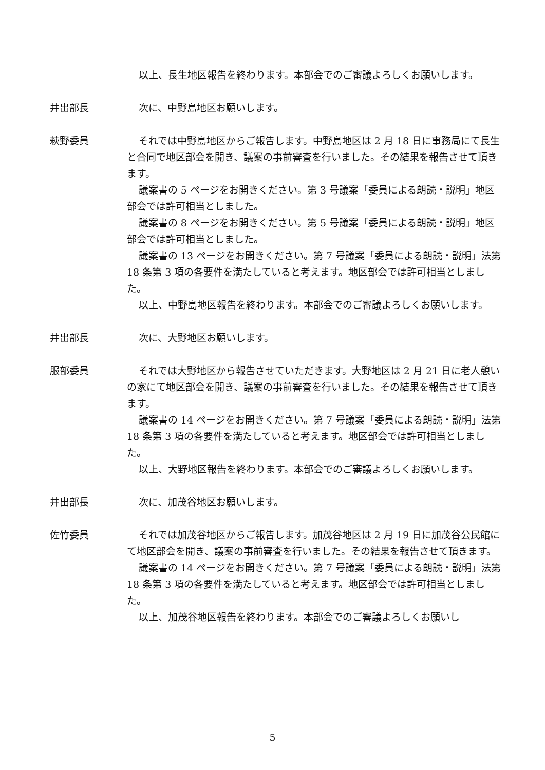以上、長生地区報告を終わります。本部会でのご審議よろしくお願いします。
井出部長 次に、中野島地区お願いします。
萩野委員 それでは中野島地区からご報告します。中野島地区は 2 月 18 日に事務局にて長生と合同で地区部会を開き、議案の事前審査を行いました。その結果を報告させて頂きます。
議案書の 5 ページをお開きください。第 3 号議案「委員による朗読・説明」地区部会では許可相当としました。
議案書の 8 ページをお開きください。第 5 号議案「委員による朗読・説明」地区部会では許可相当としました。
議案書の 13 ページをお開きください。第 7 号議案「委員による朗読・説明」法第 18 条第 3 項の各要件を満たしていると考えます。地区部会では許可相当としました。
以上、中野島地区報告を終わります。本部会でのご審議よろしくお願いします。
井出部長 次に、大野地区お願いします。
服部委員 それでは大野地区から報告させていただきます。大野地区は 2 月 21 日に老人憩いの家にて地区部会を開き、議案の事前審査を行いました。その結果を報告させて頂きます。
議案書の 14 ページをお開きください。第 7 号議案「委員による朗読・説明」法第 18 条第 3 項の各要件を満たしていると考えます。地区部会では許可相当としました。
以上、大野地区報告を終わります。本部会でのご審議よろしくお願いします。
井出部長 次に、加茂谷地区お願いします。
佐竹委員 それでは加茂谷地区からご報告します。加茂谷地区は 2 月 19 日に加茂谷公民館にて地区部会を開き、議案の事前審査を行いました。その結果を報告させて頂きます。
議案書の 14 ページをお開きください。第 7 号議案「委員による朗読・説明」法第 18 条第 3 項の各要件を満たしていると考えます。地区部会では許可相当としました。
以上、加茂谷地区報告を終わります。本部会でのご審議よろしくお願いし
5